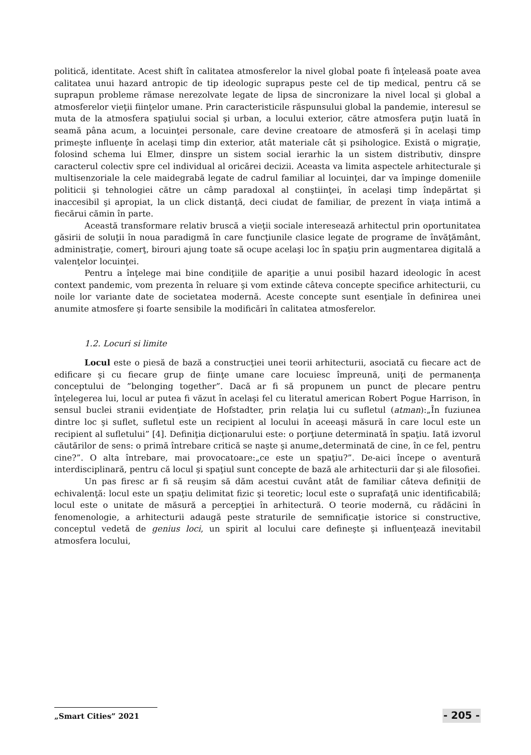politică, identitate. Acest shift în calitatea atmosferelor la nivel global poate fi înţeleasă poate avea calitatea unui hazard antropic de tip ideologic suprapus peste cel de tip medical, pentru că se suprapun probleme rămase nerezolvate legate de lipsa de sincronizare la nivel local şi global a atmosferelor vieţii fiinţelor umane. Prin caracteristicile răspunsului global la pandemie, interesul se muta de la atmosfera spaţiului social şi urban, a locului exterior, către atmosfera puţin luată în seamă pâna acum, a locuinţei personale, care devine creatoare de atmosferă şi în acelaşi timp primeşte influenţe în acelaşi timp din exterior, atât materiale cât şi psihologice. Există o migraţie, folosind schema lui Elmer, dinspre un sistem social ierarhic la un sistem distributiv, dinspre caracterul colectiv spre cel individual al oricărei decizii. Aceasta va limita aspectele arhitecturale şi multisenzoriale la cele maidegrabă legate de cadrul familiar al locuinţei, dar va împinge domeniile politicii şi tehnologiei către un câmp paradoxal al conştiinţei, în acelaşi timp îndepărtat şi inaccesibil şi apropiat, la un click distanţă, deci ciudat de familiar, de prezent în viaţa intimă a fiecărui cămin în parte.
Această transformare relativ bruscă a vieţii sociale interesează arhitectul prin oportunitatea găsirii de soluţii în noua paradigmă în care funcţiunile clasice legate de programe de învăţământ, administraţie, comerţ, birouri ajung toate să ocupe acelaşi loc în spaţiu prin augmentarea digitală a valenţelor locuinţei.
Pentru a înţelege mai bine condiţiile de apariţie a unui posibil hazard ideologic în acest context pandemic, vom prezenta în reluare şi vom extinde câteva concepte specifice arhitecturii, cu noile lor variante date de societatea modernă. Aceste concepte sunt esenţiale în definirea unei anumite atmosfere şi foarte sensibile la modificări în calitatea atmosferelor.
1.2. Locuri si limite
Locul este o piesă de bază a construcţiei unei teorii arhitecturii, asociată cu fiecare act de edificare şi cu fiecare grup de fiinţe umane care locuiesc împreună, uniţi de permanenţa conceptului de ”belonging together”. Dacă ar fi să propunem un punct de plecare pentru înţelegerea lui, locul ar putea fi văzut în acelaşi fel cu literatul american Robert Pogue Harrison, în sensul buclei stranii evidenţiate de Hofstadter, prin relaţia lui cu sufletul (atman):„În fuziunea dintre loc şi suflet, sufletul este un recipient al locului în aceeaşi măsură în care locul este un recipient al sufletului” [4]. Definiţia dicţionarului este: o porţiune determinată în spaţiu. Iată izvorul căutărilor de sens: o primă întrebare critică se naşte şi anume„determinată de cine, în ce fel, pentru cine?”. O alta întrebare, mai provocatoare:„ce este un spaţiu?”. De-aici începe o aventură interdisciplinară, pentru că locul şi spaţiul sunt concepte de bază ale arhitecturii dar şi ale filosofiei.
Un pas firesc ar fi să reuşim să dăm acestui cuvânt atât de familiar câteva definiţii de echivalenţă: locul este un spaţiu delimitat fizic şi teoretic; locul este o suprafaţă unic identificabilă; locul este o unitate de măsură a percepţiei în arhitectură. O teorie modernă, cu rădăcini în fenomenologie, a arhitecturii adaugă peste straturile de semnificaţie istorice si constructive, conceptul vedetă de genius loci, un spirit al locului care defineşte şi influenţează inevitabil atmosfera locului,
„Smart Cities” 2021
- 205 -